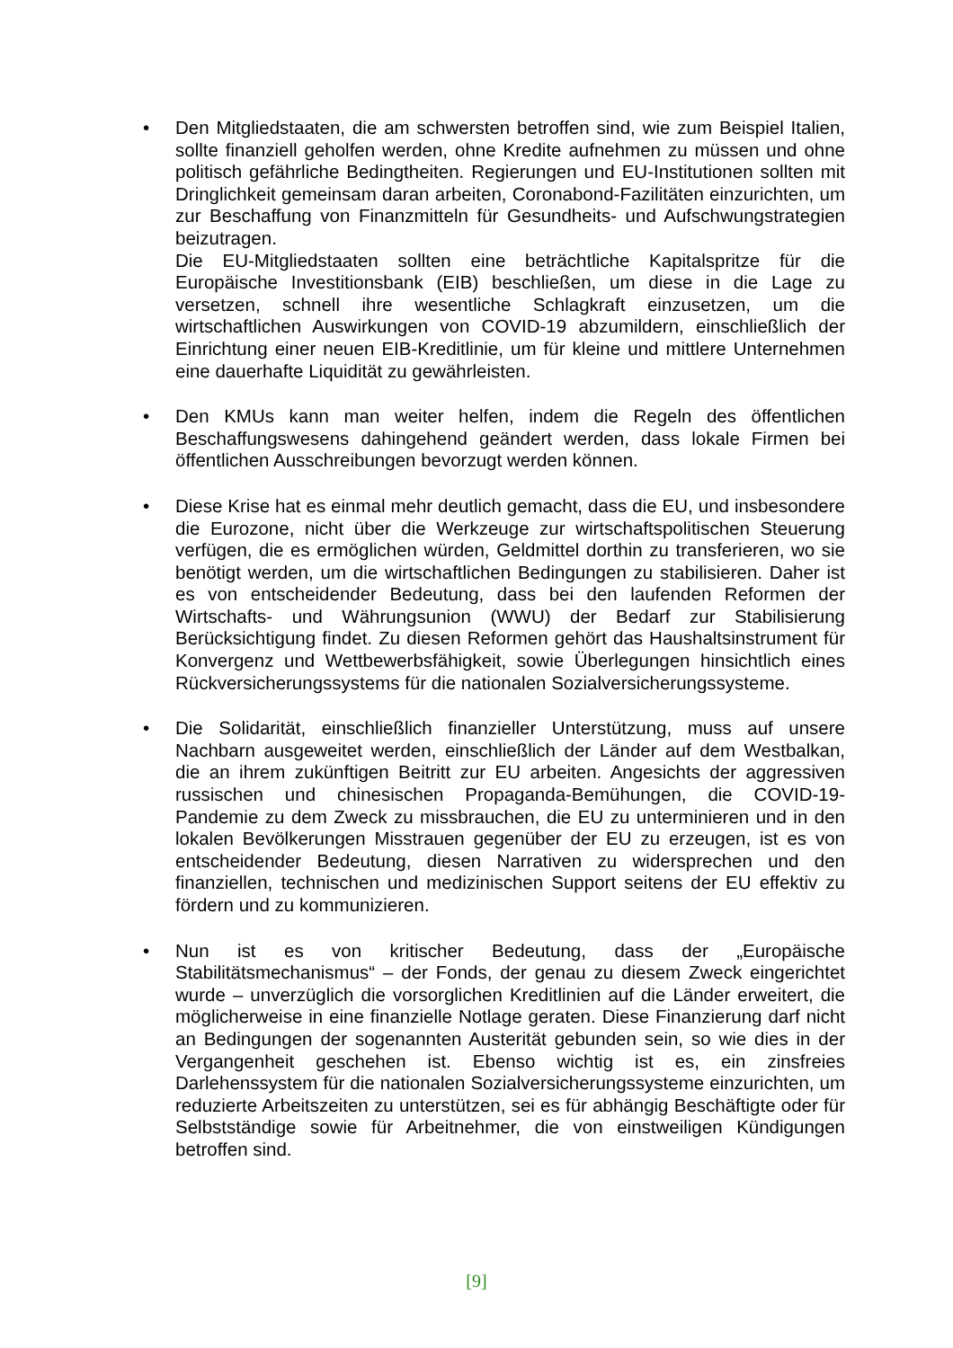• Den Mitgliedstaaten, die am schwersten betroffen sind, wie zum Beispiel Italien, sollte finanziell geholfen werden, ohne Kredite aufnehmen zu müssen und ohne politisch gefährliche Bedingtheiten. Regierungen und EU-Institutionen sollten mit Dringlichkeit gemeinsam daran arbeiten, Coronabond-Fazilitäten einzurichten, um zur Beschaffung von Finanzmitteln für Gesundheits- und Aufschwungstrategien beizutragen.
Die EU-Mitgliedstaaten sollten eine beträchtliche Kapitalspritze für die Europäische Investitionsbank (EIB) beschließen, um diese in die Lage zu versetzen, schnell ihre wesentliche Schlagkraft einzusetzen, um die wirtschaftlichen Auswirkungen von COVID-19 abzumildern, einschließlich der Einrichtung einer neuen EIB-Kreditlinie, um für kleine und mittlere Unternehmen eine dauerhafte Liquidität zu gewährleisten.
• Den KMUs kann man weiter helfen, indem die Regeln des öffentlichen Beschaffungswesens dahingehend geändert werden, dass lokale Firmen bei öffentlichen Ausschreibungen bevorzugt werden können.
• Diese Krise hat es einmal mehr deutlich gemacht, dass die EU, und insbesondere die Eurozone, nicht über die Werkzeuge zur wirtschaftspolitischen Steuerung verfügen, die es ermöglichen würden, Geldmittel dorthin zu transferieren, wo sie benötigt werden, um die wirtschaftlichen Bedingungen zu stabilisieren. Daher ist es von entscheidender Bedeutung, dass bei den laufenden Reformen der Wirtschafts- und Währungsunion (WWU) der Bedarf zur Stabilisierung Berücksichtigung findet. Zu diesen Reformen gehört das Haushaltsinstrument für Konvergenz und Wettbewerbsfähigkeit, sowie Überlegungen hinsichtlich eines Rückversicherungssystems für die nationalen Sozialversicherungssysteme.
• Die Solidarität, einschließlich finanzieller Unterstützung, muss auf unsere Nachbarn ausgeweitet werden, einschließlich der Länder auf dem Westbalkan, die an ihrem zukünftigen Beitritt zur EU arbeiten. Angesichts der aggressiven russischen und chinesischen Propaganda-Bemühungen, die COVID-19-Pandemie zu dem Zweck zu missbrauchen, die EU zu unterminieren und in den lokalen Bevölkerungen Misstrauen gegenüber der EU zu erzeugen, ist es von entscheidender Bedeutung, diesen Narrativen zu widersprechen und den finanziellen, technischen und medizinischen Support seitens der EU effektiv zu fördern und zu kommunizieren.
• Nun ist es von kritischer Bedeutung, dass der „Europäische Stabilitätsmechanismus“ – der Fonds, der genau zu diesem Zweck eingerichtet wurde – unverzüglich die vorsorglichen Kreditlinien auf die Länder erweitert, die möglicherweise in eine finanzielle Notlage geraten. Diese Finanzierung darf nicht an Bedingungen der sogenannten Austerität gebunden sein, so wie dies in der Vergangenheit geschehen ist. Ebenso wichtig ist es, ein zinsfreies Darlehenssystem für die nationalen Sozialversicherungssysteme einzurichten, um reduzierte Arbeitszeiten zu unterstützen, sei es für abhängig Beschäftigte oder für Selbstständige sowie für Arbeitnehmer, die von einstweiligen Kündigungen betroffen sind.
[9]